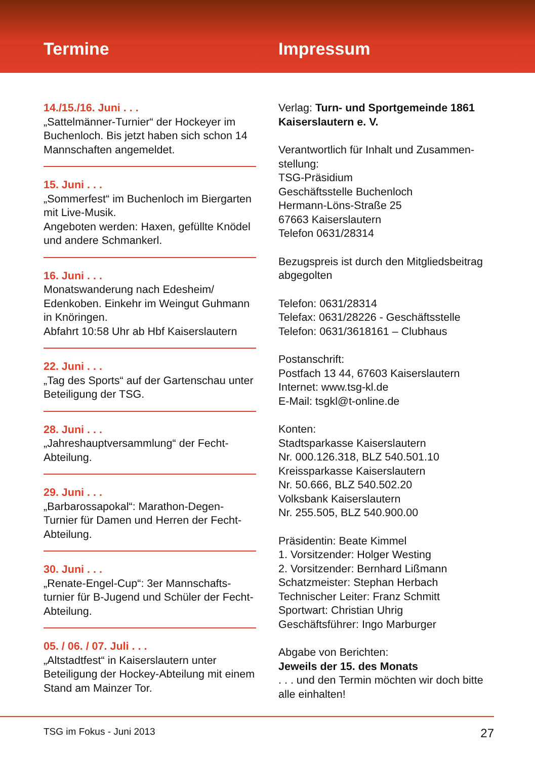Termine
Impressum
14./15./16. Juni . . .
„Sattelmänner-Turnier“ der Hockeyer im Buchenloch. Bis jetzt haben sich schon 14 Mannschaften angemeldet.
15. Juni . . .
„Sommerfest“ im Buchenloch im Biergarten mit Live-Musik.
Angeboten werden: Haxen, gefüllte Knödel und andere Schmankerl.
16. Juni . . .
Monatswanderung nach Edesheim/ Edenkoben. Einkehr im Weingut Guhmann in Knöringen.
Abfahrt 10:58 Uhr ab Hbf Kaiserslautern
22. Juni . . .
„Tag des Sports“ auf der Gartenschau unter Beteiligung der TSG.
28. Juni . . .
„Jahreshauptversammlung“ der Fecht-Abteilung.
29. Juni . . .
„Barbarossapokal“: Marathon-Degen-Turnier für Damen und Herren der Fecht-Abteilung.
30. Juni . . .
„Renate-Engel-Cup“: 3er Mannschafts-turnier für B-Jugend und Schüler der Fecht-Abteilung.
05. / 06. / 07. Juli . . .
„Altstadtfest“ in Kaiserslautern unter Beteiligung der Hockey-Abteilung mit einem Stand am Mainzer Tor.
Verlag: Turn- und Sportgemeinde 1861 Kaiserslautern e. V.
Verantwortlich für Inhalt und Zusammen-stellung:
TSG-Präsidium
Geschäftsstelle Buchenloch
Hermann-Löns-Straße 25
67663 Kaiserslautern
Telefon 0631/28314
Bezugspreis ist durch den Mitgliedsbeitrag abgegolten
Telefon: 0631/28314
Telefax: 0631/28226 - Geschäftsstelle
Telefon: 0631/3618161 – Clubhaus
Postanschrift:
Postfach 13 44, 67603 Kaiserslautern
Internet: www.tsg-kl.de
E-Mail: tsgkl@t-online.de
Konten:
Stadtsparkasse Kaiserslautern
Nr. 000.126.318, BLZ 540.501.10
Kreissparkasse Kaiserslautern
Nr. 50.666, BLZ 540.502.20
Volksbank Kaiserslautern
Nr. 255.505, BLZ 540.900.00
Präsidentin: Beate Kimmel
1. Vorsitzender: Holger Westing
2. Vorsitzender: Bernhard Lißmann
Schatzmeister: Stephan Herbach
Technischer Leiter: Franz Schmitt
Sportwart: Christian Uhrig
Geschäftsführer: Ingo Marburger
Abgabe von Berichten:
Jeweils der 15. des Monats
. . . und den Termin möchten wir doch bitte alle einhalten!
TSG im Fokus - Juni 2013 27